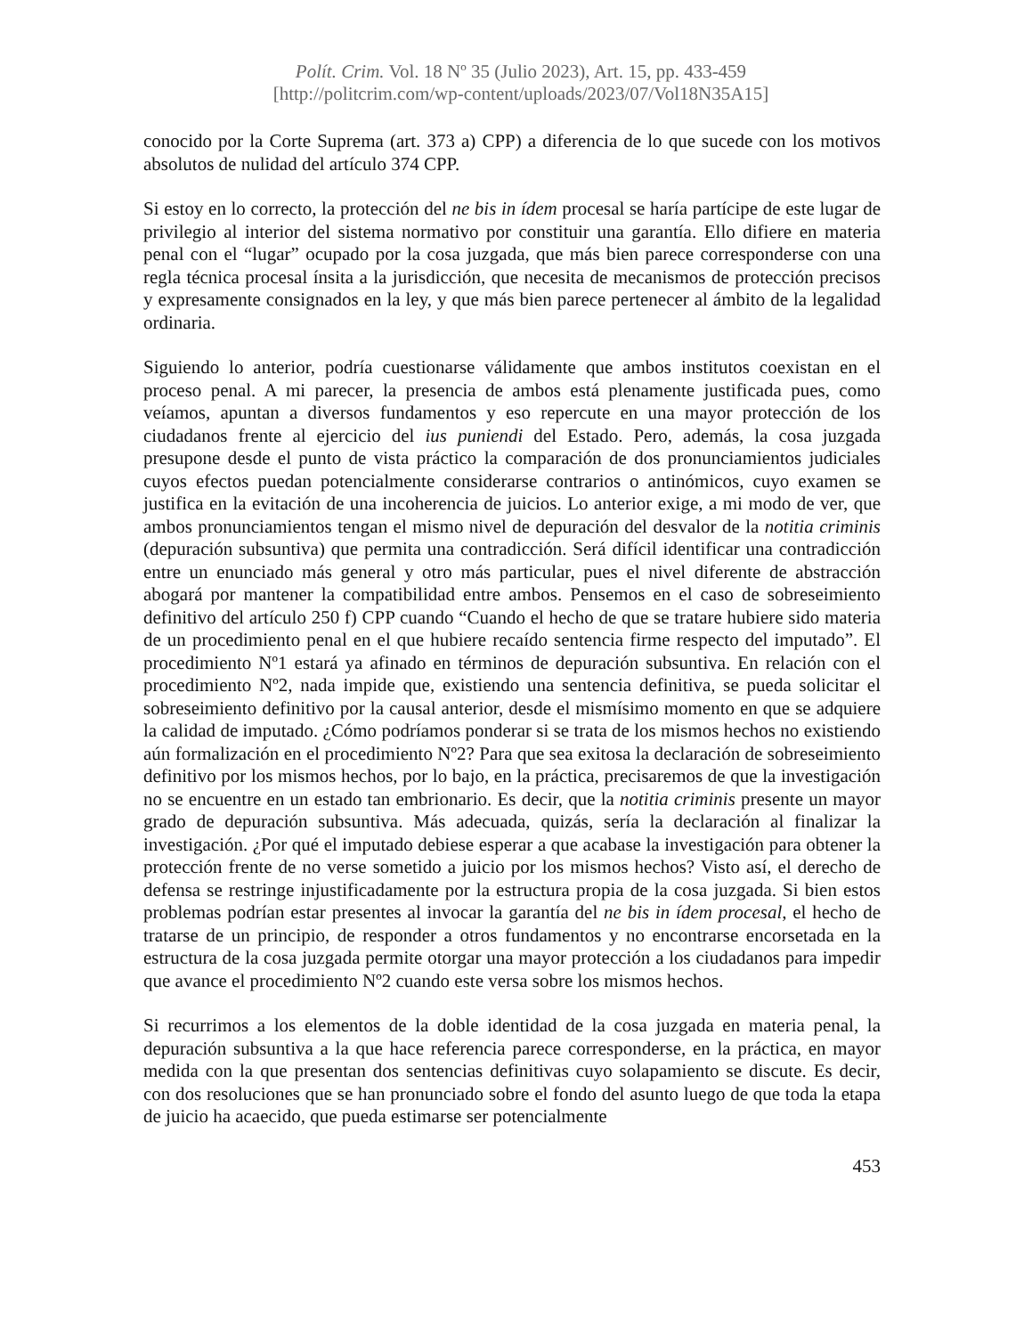Polít. Crim. Vol. 18 Nº 35 (Julio 2023), Art. 15, pp. 433-459
[http://politcrim.com/wp-content/uploads/2023/07/Vol18N35A15]
conocido por la Corte Suprema (art. 373 a) CPP) a diferencia de lo que sucede con los motivos absolutos de nulidad del artículo 374 CPP.
Si estoy en lo correcto, la protección del ne bis in ídem procesal se haría partícipe de este lugar de privilegio al interior del sistema normativo por constituir una garantía. Ello difiere en materia penal con el “lugar” ocupado por la cosa juzgada, que más bien parece corresponderse con una regla técnica procesal ínsita a la jurisdicción, que necesita de mecanismos de protección precisos y expresamente consignados en la ley, y que más bien parece pertenecer al ámbito de la legalidad ordinaria.
Siguiendo lo anterior, podría cuestionarse válidamente que ambos institutos coexistan en el proceso penal. A mi parecer, la presencia de ambos está plenamente justificada pues, como veíamos, apuntan a diversos fundamentos y eso repercute en una mayor protección de los ciudadanos frente al ejercicio del ius puniendi del Estado. Pero, además, la cosa juzgada presupone desde el punto de vista práctico la comparación de dos pronunciamientos judiciales cuyos efectos puedan potencialmente considerarse contrarios o antinómicos, cuyo examen se justifica en la evitación de una incoherencia de juicios. Lo anterior exige, a mi modo de ver, que ambos pronunciamientos tengan el mismo nivel de depuración del desvalor de la notitia criminis (depuración subsuntiva) que permita una contradicción. Será difícil identificar una contradicción entre un enunciado más general y otro más particular, pues el nivel diferente de abstracción abogará por mantener la compatibilidad entre ambos. Pensemos en el caso de sobreseimiento definitivo del artículo 250 f) CPP cuando “Cuando el hecho de que se tratare hubiere sido materia de un procedimiento penal en el que hubiere recaído sentencia firme respecto del imputado”. El procedimiento Nº1 estará ya afinado en términos de depuración subsuntiva. En relación con el procedimiento Nº2, nada impide que, existiendo una sentencia definitiva, se pueda solicitar el sobreseimiento definitivo por la causal anterior, desde el mismísimo momento en que se adquiere la calidad de imputado. ¿Cómo podríamos ponderar si se trata de los mismos hechos no existiendo aún formalización en el procedimiento Nº2? Para que sea exitosa la declaración de sobreseimiento definitivo por los mismos hechos, por lo bajo, en la práctica, precisaremos de que la investigación no se encuentre en un estado tan embrionario. Es decir, que la notitia criminis presente un mayor grado de depuración subsuntiva. Más adecuada, quizás, sería la declaración al finalizar la investigación. ¿Por qué el imputado debiese esperar a que acabase la investigación para obtener la protección frente de no verse sometido a juicio por los mismos hechos? Visto así, el derecho de defensa se restringe injustificadamente por la estructura propia de la cosa juzgada. Si bien estos problemas podrían estar presentes al invocar la garantía del ne bis in ídem procesal, el hecho de tratarse de un principio, de responder a otros fundamentos y no encontrarse encorsetada en la estructura de la cosa juzgada permite otorgar una mayor protección a los ciudadanos para impedir que avance el procedimiento Nº2 cuando este versa sobre los mismos hechos.
Si recurrimos a los elementos de la doble identidad de la cosa juzgada en materia penal, la depuración subsuntiva a la que hace referencia parece corresponderse, en la práctica, en mayor medida con la que presentan dos sentencias definitivas cuyo solapamiento se discute. Es decir, con dos resoluciones que se han pronunciado sobre el fondo del asunto luego de que toda la etapa de juicio ha acaecido, que pueda estimarse ser potencialmente
453